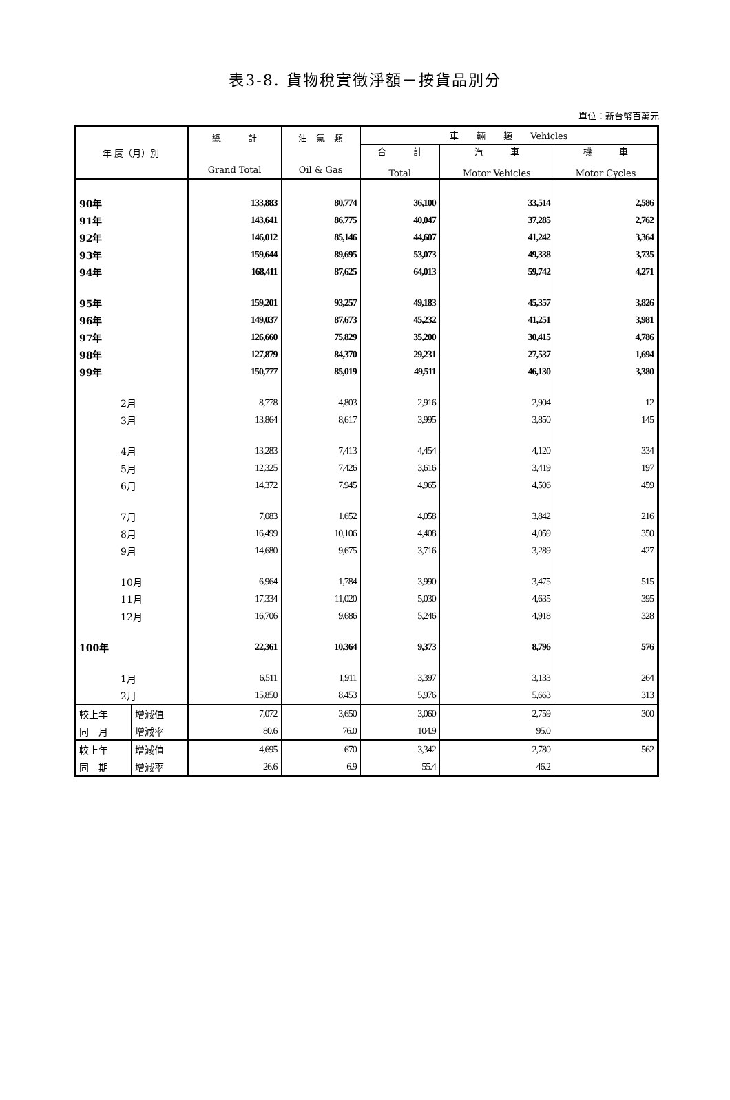表3-8. 貨物稅實徵淨額－按貨品別分
單位：新台幣百萬元
| 年 度（月）別 | | 總 計 Grand Total | 油 氣 類 Oil & Gas | 車 輛 類 Vehicles | | |
| --- | --- | --- | --- | --- | --- | --- |
| | | | | 合 計 Total | 汽 車 Motor Vehicles | 機 車 Motor Cycles |
| 90年 | | 133,883 | 80,774 | 36,100 | 33,514 | 2,586 |
| 91年 | | 143,641 | 86,775 | 40,047 | 37,285 | 2,762 |
| 92年 | | 146,012 | 85,146 | 44,607 | 41,242 | 3,364 |
| 93年 | | 159,644 | 89,695 | 53,073 | 49,338 | 3,735 |
| 94年 | | 168,411 | 87,625 | 64,013 | 59,742 | 4,271 |
| 95年 | | 159,201 | 93,257 | 49,183 | 45,357 | 3,826 |
| 96年 | | 149,037 | 87,673 | 45,232 | 41,251 | 3,981 |
| 97年 | | 126,660 | 75,829 | 35,200 | 30,415 | 4,786 |
| 98年 | | 127,879 | 84,370 | 29,231 | 27,537 | 1,694 |
| 99年 | | 150,777 | 85,019 | 49,511 | 46,130 | 3,380 |
| 2月 | | 8,778 | 4,803 | 2,916 | 2,904 | 12 |
| 3月 | | 13,864 | 8,617 | 3,995 | 3,850 | 145 |
| 4月 | | 13,283 | 7,413 | 4,454 | 4,120 | 334 |
| 5月 | | 12,325 | 7,426 | 3,616 | 3,419 | 197 |
| 6月 | | 14,372 | 7,945 | 4,965 | 4,506 | 459 |
| 7月 | | 7,083 | 1,652 | 4,058 | 3,842 | 216 |
| 8月 | | 16,499 | 10,106 | 4,408 | 4,059 | 350 |
| 9月 | | 14,680 | 9,675 | 3,716 | 3,289 | 427 |
| 10月 | | 6,964 | 1,784 | 3,990 | 3,475 | 515 |
| 11月 | | 17,334 | 11,020 | 5,030 | 4,635 | 395 |
| 12月 | | 16,706 | 9,686 | 5,246 | 4,918 | 328 |
| 100年 | | 22,361 | 10,364 | 9,373 | 8,796 | 576 |
| 1月 | | 6,511 | 1,911 | 3,397 | 3,133 | 264 |
| 2月 | | 15,850 | 8,453 | 5,976 | 5,663 | 313 |
| 較上年 | 增減值 | 7,072 | 3,650 | 3,060 | 2,759 | 300 |
| 同 月 | 增減率 | 80.6 | 76.0 | 104.9 | 95.0 | |
| 較上年 | 增減值 | 4,695 | 670 | 3,342 | 2,780 | 562 |
| 同 期 | 增減率 | 26.6 | 6.9 | 55.4 | 46.2 | |